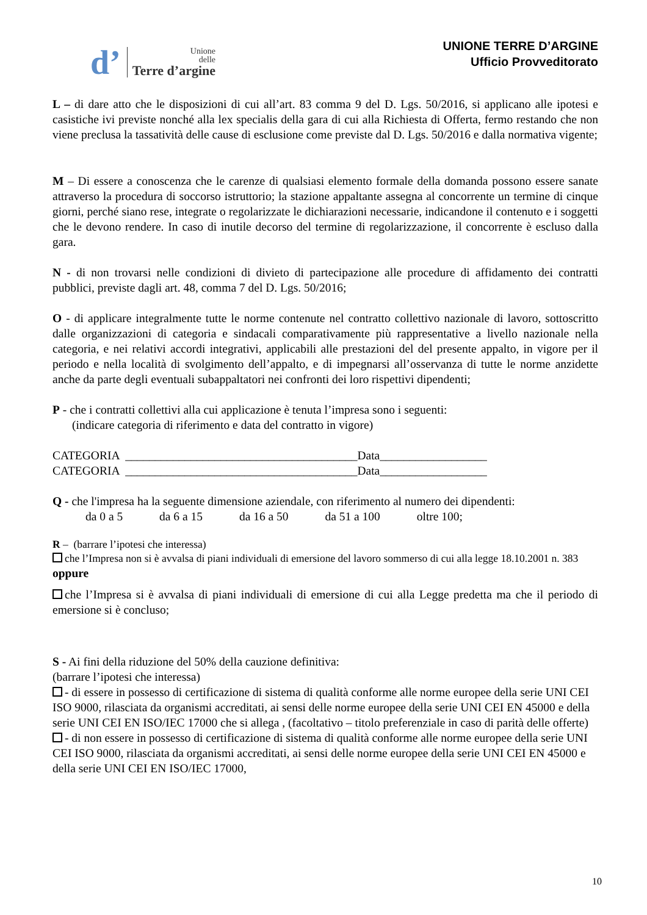d’
Unione
delle
Terre d’argine
UNIONE TERRE D’ARGINE
Ufficio Provveditorato
L – di dare atto che le disposizioni di cui all’art. 83 comma 9 del D. Lgs. 50/2016, si applicano alle ipotesi e casistiche ivi previste nonché alla lex specialis della gara di cui alla Richiesta di Offerta, fermo restando che non viene preclusa la tassatività delle cause di esclusione come previste dal D. Lgs. 50/2016 e dalla normativa vigente;
M – Di essere a conoscenza che le carenze di qualsiasi elemento formale della domanda possono essere sanate attraverso la procedura di soccorso istruttorio; la stazione appaltante assegna al concorrente un termine di cinque giorni, perché siano rese, integrate o regolarizzate le dichiarazioni necessarie, indicandone il contenuto e i soggetti che le devono rendere. In caso di inutile decorso del termine di regolarizzazione, il concorrente è escluso dalla gara.
N - di non trovarsi nelle condizioni di divieto di partecipazione alle procedure di affidamento dei contratti pubblici, previste dagli art. 48, comma 7 del D. Lgs. 50/2016;
O - di applicare integralmente tutte le norme contenute nel contratto collettivo nazionale di lavoro, sottoscritto dalle organizzazioni di categoria e sindacali comparativamente più rappresentative a livello nazionale nella categoria, e nei relativi accordi integrativi, applicabili alle prestazioni del del presente appalto, in vigore per il periodo e nella località di svolgimento dell’appalto, e di impegnarsi all’osservanza di tutte le norme anzidette anche da parte degli eventuali subappaltatori nei confronti dei loro rispettivi dipendenti;
P - che i contratti collettivi alla cui applicazione è tenuta l’impresa sono i seguenti:
(indicare categoria di riferimento e data del contratto in vigore)
CATEGORIA _______________________________________Data__________________
CATEGORIA _______________________________________Data__________________
Q - che l'impresa ha la seguente dimensione aziendale, con riferimento al numero dei dipendenti:
da 0 a 5 da 6 a 15 da 16 a 50 da 51 a 100 oltre 100;
R – (barrare l’ipotesi che interessa)
che l’Impresa non si è avvalsa di piani individuali di emersione del lavoro sommerso di cui alla legge 18.10.2001 n. 383
oppure
che l’Impresa si è avvalsa di piani individuali di emersione di cui alla Legge predetta ma che il periodo di emersione si è concluso;
S - Ai fini della riduzione del 50% della cauzione definitiva:
(barrare l’ipotesi che interessa)
- di essere in possesso di certificazione di sistema di qualità conforme alle norme europee della serie UNI CEI ISO 9000, rilasciata da organismi accreditati, ai sensi delle norme europee della serie UNI CEI EN 45000 e della serie UNI CEI EN ISO/IEC 17000 che si allega , (facoltativo – titolo preferenziale in caso di parità delle offerte)
- di non essere in possesso di certificazione di sistema di qualità conforme alle norme europee della serie UNI CEI ISO 9000, rilasciata da organismi accreditati, ai sensi delle norme europee della serie UNI CEI EN 45000 e della serie UNI CEI EN ISO/IEC 17000,
10